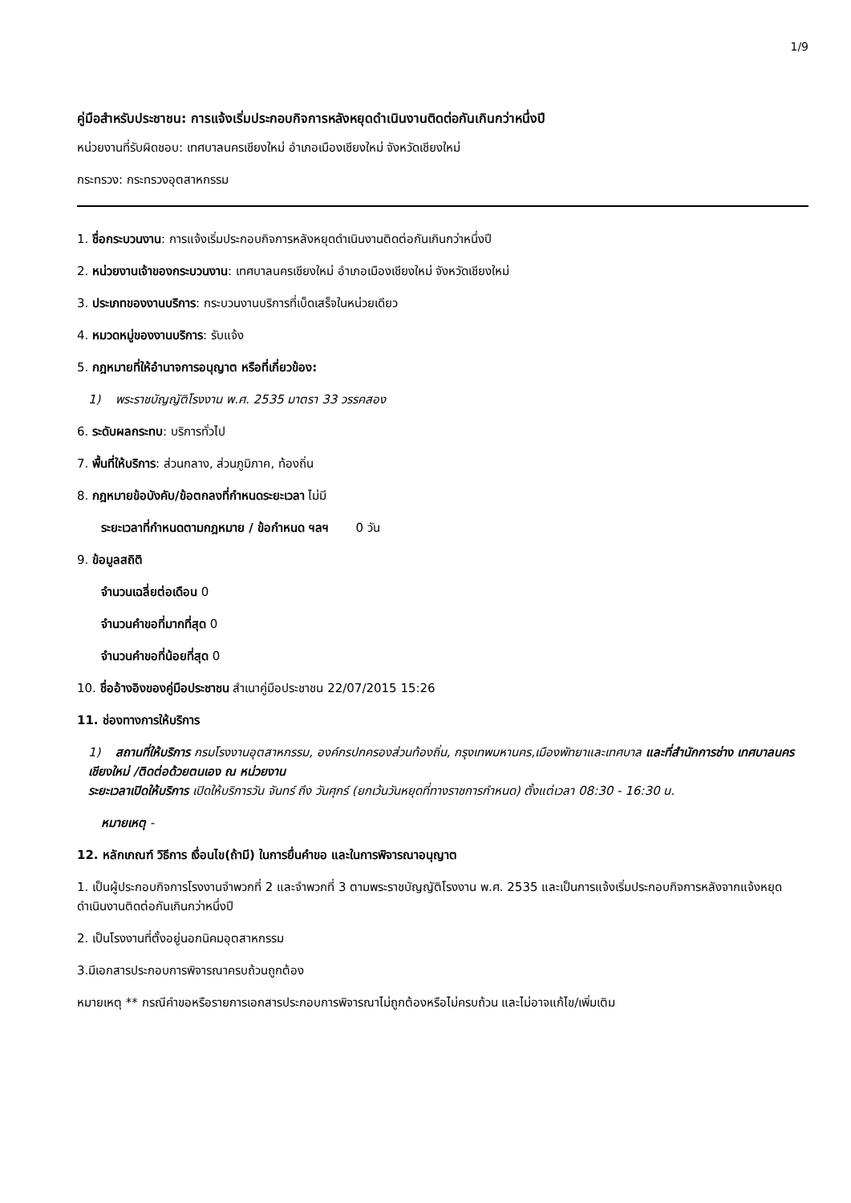1/9
คู่มือสำหรับประชาชน: การแจ้งเริ่มประกอบกิจการหลังหยุดดำเนินงานติดต่อกันเกินกว่าหนึ่งปี
หน่วยงานที่รับผิดชอบ: เทศบาลนครเชียงใหม่ อำเภอเมืองเชียงใหม่ จังหวัดเชียงใหม่
กระทรวง: กระทรวงอุตสาหกรรม
1. ชื่อกระบวนงาน: การแจ้งเริ่มประกอบกิจการหลังหยุดดำเนินงานติดต่อกันเกินกว่าหนึ่งปี
2. หน่วยงานเจ้าของกระบวนงาน: เทศบาลนครเชียงใหม่ อำเภอเมืองเชียงใหม่ จังหวัดเชียงใหม่
3. ประเภทของงานบริการ: กระบวนงานบริการที่เบ็ดเสร็จในหน่วยเดียว
4. หมวดหมู่ของงานบริการ: รับแจ้ง
5. กฎหมายที่ให้อำนาจการอนุญาต หรือที่เกี่ยวข้อง:
1) พระราชบัญญัติโรงงาน พ.ศ. 2535 มาตรา 33 วรรคสอง
6. ระดับผลกระทบ: บริการทั่วไป
7. พื้นที่ให้บริการ: ส่วนกลาง, ส่วนภูมิภาค, ท้องถิ่น
8. กฎหมายข้อบังคับ/ข้อตกลงที่กำหนดระยะเวลา ไม่มี
ระยะเวลาที่กำหนดตามกฎหมาย / ข้อกำหนด ฯลฯ 0 วัน
9. ข้อมูลสถิติ
จำนวนเฉลี่ยต่อเดือน 0
จำนวนคำขอที่มากที่สุด 0
จำนวนคำขอที่น้อยที่สุด 0
10. ชื่ออ้างอิงของคู่มือประชาชน สำเนาคู่มือประชาชน 22/07/2015 15:26
11. ช่องทางการให้บริการ
1) สถานที่ให้บริการ กรมโรงงานอุตสาหกรรม, องค์กรปกครองส่วนท้องถิ่น, กรุงเทพมหานคร,เมืองพัทยาและเทศบาล และที่สำนักการช่าง เทศบาลนครเชียงใหม่ /ติดต่อด้วยตนเอง ณ หน่วยงาน
ระยะเวลาเปิดให้บริการ เปิดให้บริการวัน จันทร์ ถึง วันศุกร์ (ยกเว้นวันหยุดที่ทางราชการกำหนด) ตั้งแต่เวลา 08:30 - 16:30 น.
หมายเหตุ -
12. หลักเกณฑ์ วิธีการ เงื่อนไข(ถ้ามี) ในการยื่นคำขอ และในการพิจารณาอนุญาต
1. เป็นผู้ประกอบกิจการโรงงานจำพวกที่ 2 และจำพวกที่ 3 ตามพระราชบัญญัติโรงงาน พ.ศ. 2535 และเป็นการแจ้งเริ่มประกอบกิจการหลังจากแจ้งหยุดดำเนินงานติดต่อกันเกินกว่าหนึ่งปี
2. เป็นโรงงานที่ตั้งอยู่นอกนิคมอุตสาหกรรม
3.มีเอกสารประกอบการพิจารณาครบถ้วนถูกต้อง
หมายเหตุ ** กรณีคำขอหรือรายการเอกสารประกอบการพิจารณาไม่ถูกต้องหรือไม่ครบถ้วน และไม่อาจแก้ไข/เพิ่มเติม